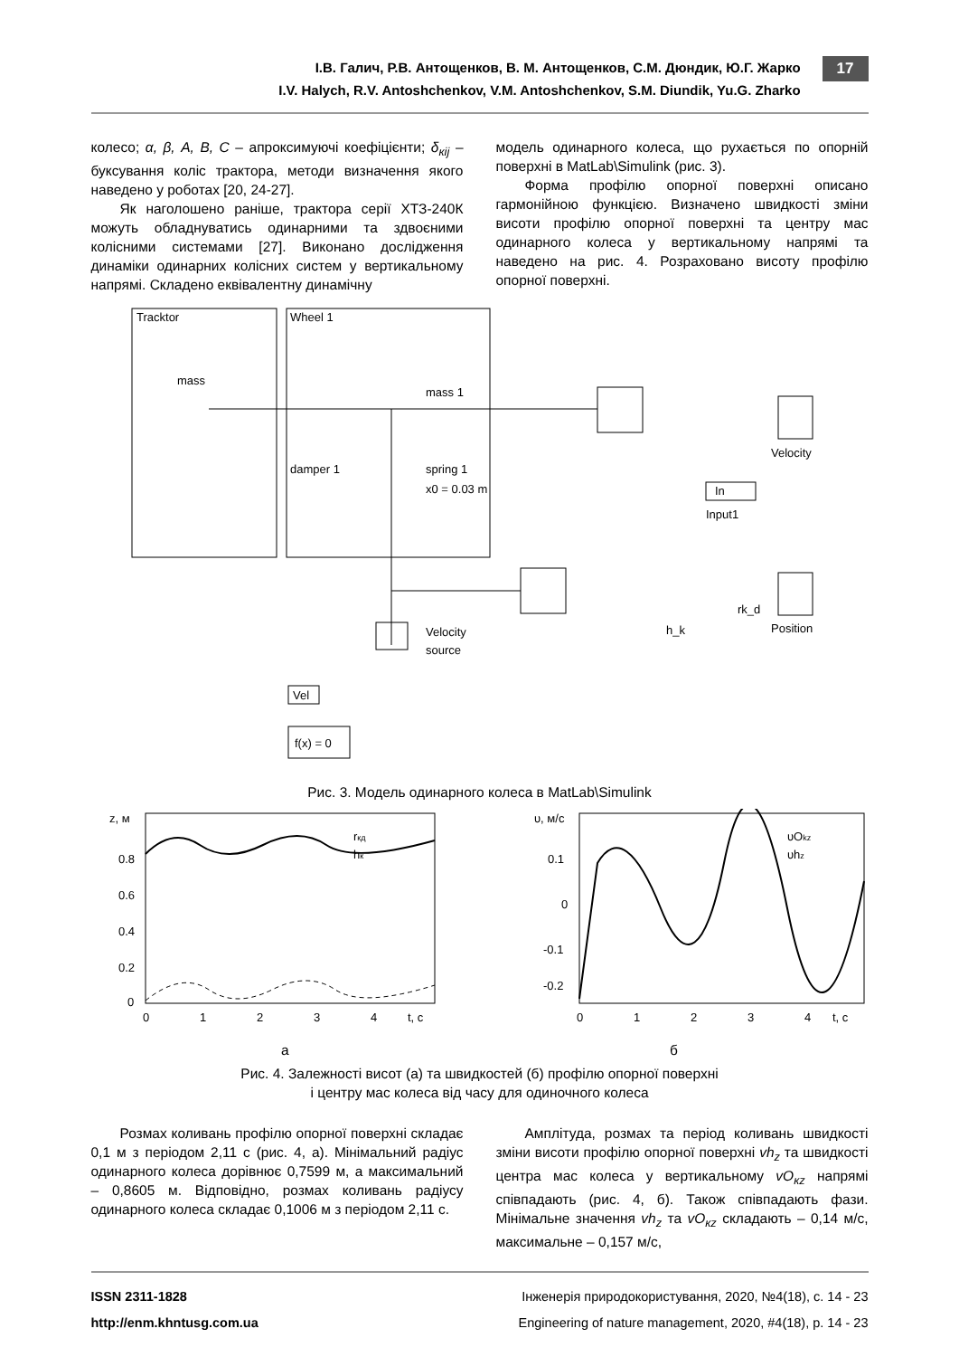І.В. Галич, Р.В. Антощенков, В. М. Антощенков, С.М. Дюндик, Ю.Г. Жарко
I.V. Halych, R.V. Antoshchenkov, V.M. Antoshchenkov, S.M. Diundik, Yu.G. Zharko
17
колесо; α, β, A, B, C – апроксимуючі коефіцієнти; δ<sub>кij</sub> – буксування коліс трактора, методи визначення якого наведено у роботах [20, 24-27].
Як наголошено раніше, трактора серії ХТЗ-240К можуть обладнуватись одинарними та здвоєними колісними системами [27]. Виконано дослідження динаміки одинарних колісних систем у вертикальному напрямі. Складено еквівалентну динамічну
модель одинарного колеса, що рухається по опорній поверхні в MatLab\Simulink (рис. 3).
Форма профілю опорної поверхні описано гармонійною функцією. Визначено швидкості зміни висоти профілю опорної поверхні та центру мас одинарного колеса у вертикальному напрямі та наведено на рис. 4. Розраховано висоту профілю опорної поверхні.
Tracktor
mass
Wheel 1
mass 1
damper 1
spring 1
x0 = 0.03 m
Velocity
In
Input1
Position
h_k
rk_d
Velocity
source
Vel
f(x) = 0
Рис. 3. Модель одинарного колеса в MatLab\Simulink
z, м
rкд
hк
0.8
0.6
0.4
0.2
0
0
1
2
3
4
t, с
υ, м/с
υOkz
υhz
0.1
0
-0.1
-0.2
0
1
2
3
4
t, с
а б
Рис. 4. Залежності висот (а) та швидкостей (б) профілю опорної поверхні
і центру мас колеса від часу для одиночного колеса
Розмах коливань профілю опорної поверхні складає 0,1 м з періодом 2,11 с (рис. 4, а). Мінімальний радіус одинарного колеса дорівнює 0,7599 м, а максимальний – 0,8605 м. Відповідно, розмах коливань радіусу одинарного колеса складає 0,1006 м з періодом 2,11 с.
Амплітуда, розмах та період коливань швидкості зміни висоти профілю опорної поверхні vh<sub>z</sub> та швидкості центра мас колеса у вертикальному vO<sub>кz</sub> напрямі співпадають (рис. 4, б). Також співпадають фази. Мінімальне значення vh<sub>z</sub> та vO<sub>кz</sub> складають – 0,14 м/с, максимальне – 0,157 м/с,
ISSN 2311-1828 Інженерія природокористування, 2020, №4(18), с. 14 - 23
http://enm.khntusg.com.ua Engineering of nature management, 2020, #4(18), p. 14 - 23